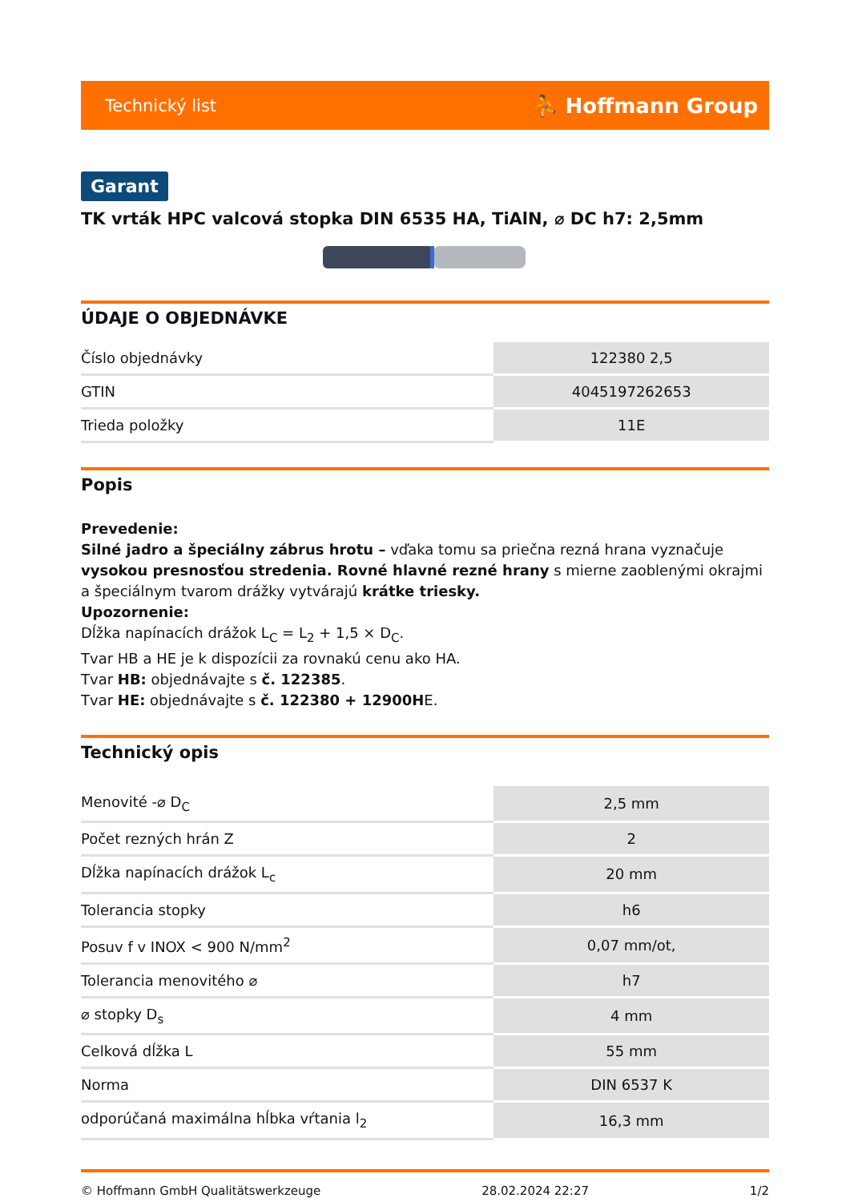Technický list ⛹ Hoffmann Group
Garant
TK vrták HPC valcová stopka DIN 6535 HA, TiAlN, ⌀ DC h7: 2,5mm
ÚDAJE O OBJEDNÁVKE
| Číslo objednávky | 122380 2,5 |
| GTIN | 4045197262653 |
| Trieda položky | 11E |
Popis
Prevedenie:
Silné jadro a špeciálny zábrus hrotu – vďaka tomu sa priečna rezná hrana vyznačuje vysokou presnosťou stredenia. Rovné hlavné rezné hrany s mierne zaoblenými okrajmi a špeciálnym tvarom drážky vytvárajú krátke triesky.
Upozornenie:
Dĺžka napínacích drážok L<sub>C</sub> = L<sub>2</sub> + 1,5 × D<sub>C</sub>.
Tvar HB a HE je k dispozícii za rovnakú cenu ako HA.
Tvar HB: objednávajte s č. 122385.
Tvar HE: objednávajte s č. 122380 + 12900HE.
Technický opis
| Menovité -⌀ D<sub>C</sub> | 2,5 mm |
| Počet rezných hrán Z | 2 |
| Dĺžka napínacích drážok L<sub>c</sub> | 20 mm |
| Tolerancia stopky | h6 |
| Posuv f v INOX < 900 N/mm<sup>2</sup> | 0,07 mm/ot, |
| Tolerancia menovitého ⌀ | h7 |
| ⌀ stopky D<sub>s</sub> | 4 mm |
| Celková dĺžka L | 55 mm |
| Norma | DIN 6537 K |
| odporúčaná maximálna hĺbka vŕtania l<sub>2</sub> | 16,3 mm |
© Hoffmann GmbH Qualitätswerkzeuge 28.02.2024 22:27 1/2